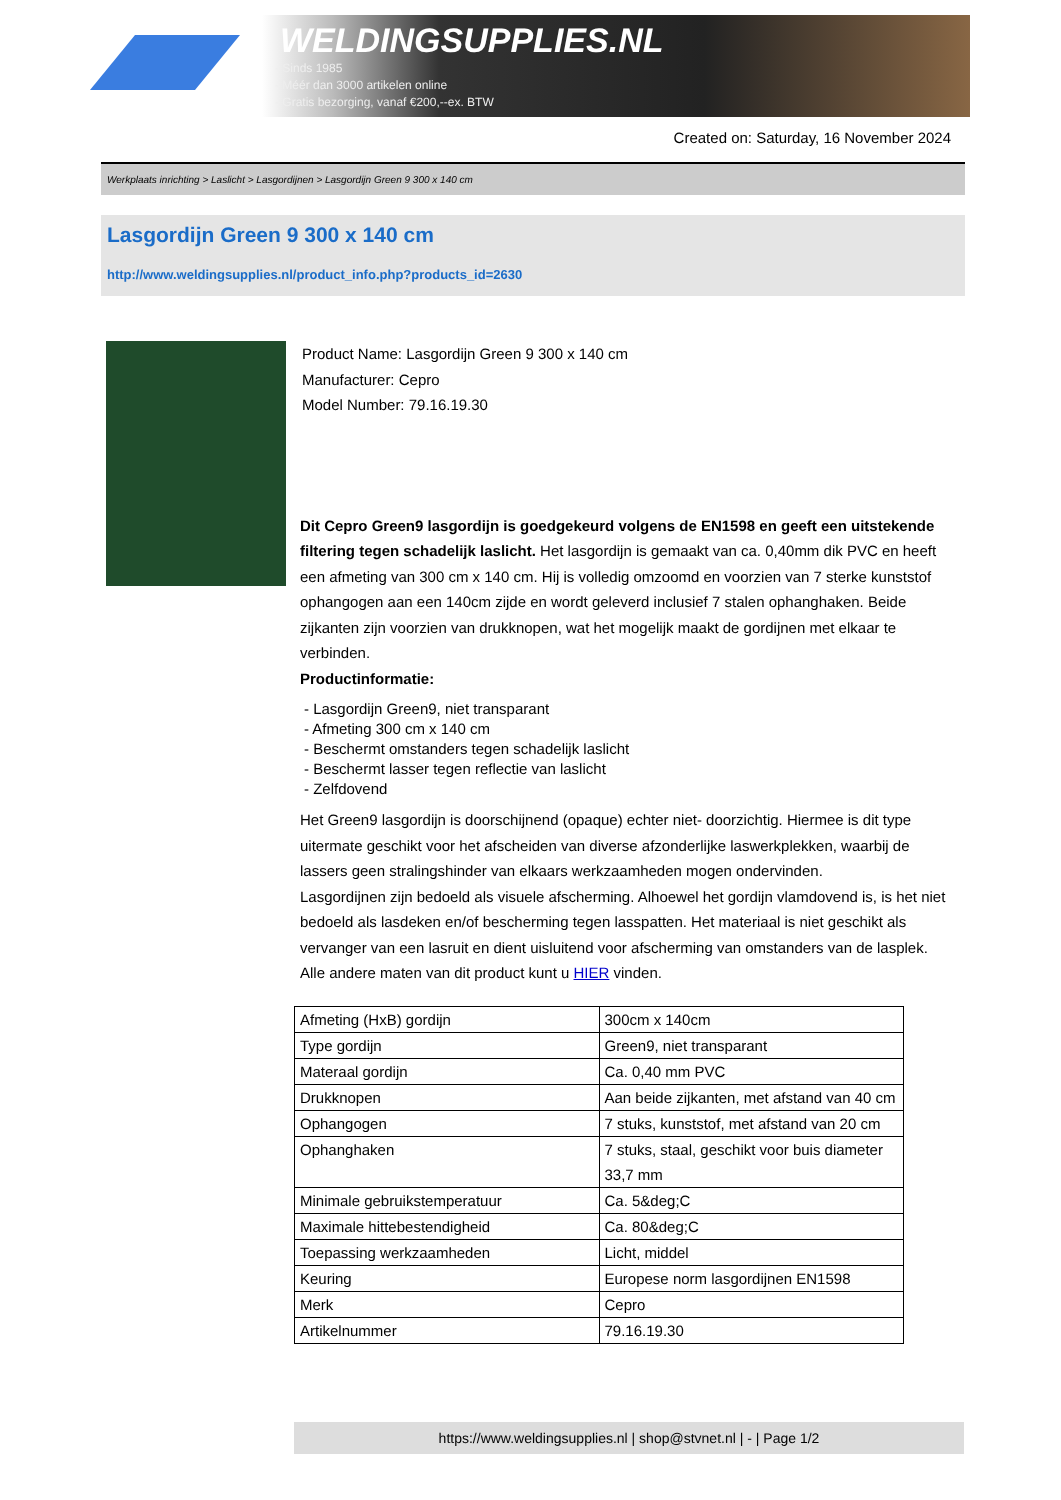WELDINGSUPPLIES.NL
- Sinds 1985
- Méér dan 3000 artikelen online
- Gratis bezorging, vanaf €200,--ex. BTW
Created on: Saturday, 16 November 2024
Werkplaats inrichting > Laslicht > Lasgordijnen > Lasgordijn Green 9 300 x 140 cm
Lasgordijn Green 9 300 x 140 cm
http://www.weldingsupplies.nl/product_info.php?products_id=2630
Product Name: Lasgordijn Green 9 300 x 140 cm
Manufacturer: Cepro
Model Number: 79.16.19.30
Dit Cepro Green9 lasgordijn is goedgekeurd volgens de EN1598 en geeft een uitstekende filtering tegen schadelijk laslicht. Het lasgordijn is gemaakt van ca. 0,40mm dik PVC en heeft een afmeting van 300 cm x 140 cm. Hij is volledig omzoomd en voorzien van 7 sterke kunststof ophangogen aan een 140cm zijde en wordt geleverd inclusief 7 stalen ophanghaken. Beide zijkanten zijn voorzien van drukknopen, wat het mogelijk maakt de gordijnen met elkaar te verbinden.
Productinformatie:
- Lasgordijn Green9, niet transparant
- Afmeting 300 cm x 140 cm
- Beschermt omstanders tegen schadelijk laslicht
- Beschermt lasser tegen reflectie van laslicht
- Zelfdovend
Het Green9 lasgordijn is doorschijnend (opaque) echter niet- doorzichtig. Hiermee is dit type uitermate geschikt voor het afscheiden van diverse afzonderlijke laswerkplekken, waarbij de lassers geen stralingshinder van elkaars werkzaamheden mogen ondervinden.
Lasgordijnen zijn bedoeld als visuele afscherming. Alhoewel het gordijn vlamdovend is, is het niet bedoeld als lasdeken en/of bescherming tegen lasspatten. Het materiaal is niet geschikt als vervanger van een lasruit en dient uisluitend voor afscherming van omstanders van de lasplek.
Alle andere maten van dit product kunt u HIER vinden.
| Afmeting (HxB) gordijn | 300cm x 140cm |
| Type gordijn | Green9, niet transparant |
| Materaal gordijn | Ca. 0,40 mm PVC |
| Drukknopen | Aan beide zijkanten, met afstand van 40 cm |
| Ophangogen | 7 stuks, kunststof, met afstand van 20 cm |
| Ophanghaken | 7 stuks, staal, geschikt voor buis diameter 33,7 mm |
| Minimale gebruikstemperatuur | Ca. 5&deg;C |
| Maximale hittebestendigheid | Ca. 80&deg;C |
| Toepassing werkzaamheden | Licht, middel |
| Keuring | Europese norm lasgordijnen EN1598 |
| Merk | Cepro |
| Artikelnummer | 79.16.19.30 |
https://www.weldingsupplies.nl | shop@stvnet.nl | - | Page 1/2